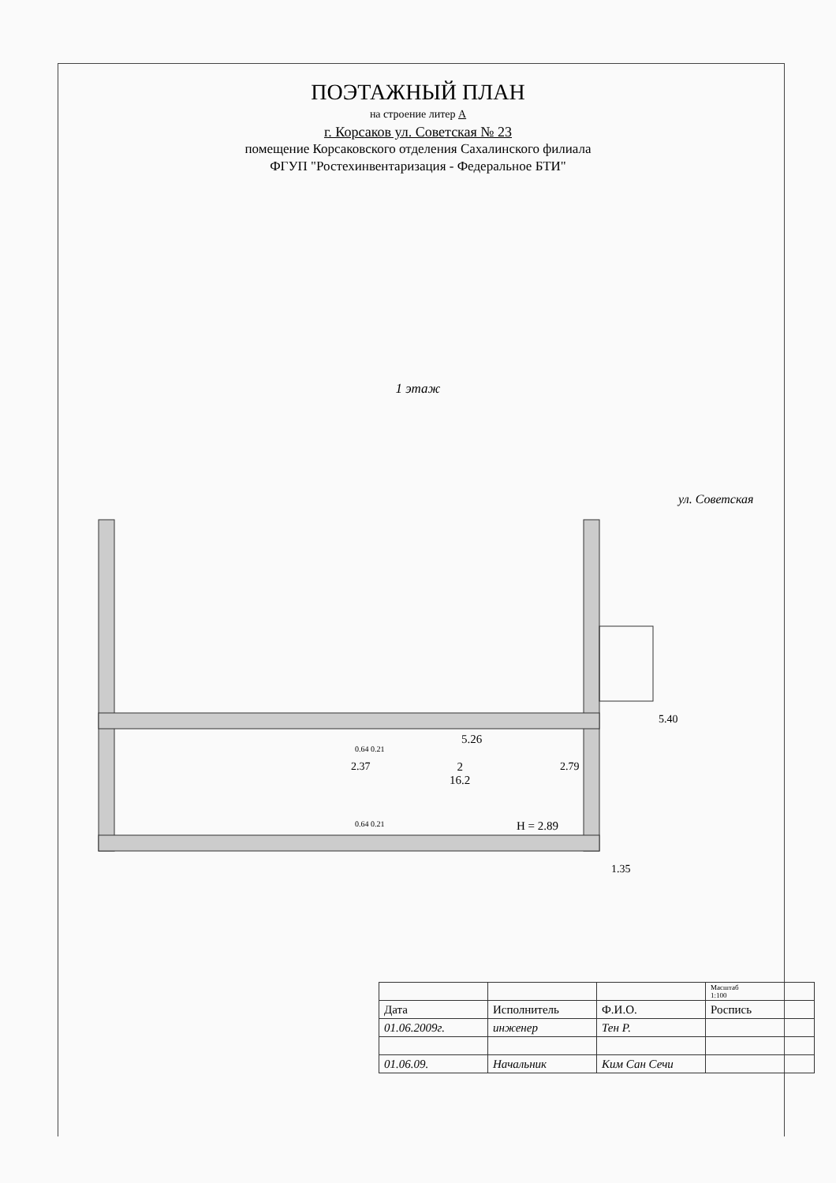ПОЭТАЖНЫЙ ПЛАН
на строение литер А
г. Корсаков ул. Советская № 23
помещение Корсаковского отделения Сахалинского филиала
ФГУП "Ростехинвентаризация - Федеральное БТИ"
1 этаж
5.26
2
16.2
2.37 2.79
0.64 0.21
0.64 0.21 H = 2.89
5.40
1.35
ул. Советская
| | | | Масштаб 1:100 |
| Дата | Исполнитель | Ф.И.О. | Роспись |
| 01.06.2009г. | инженер | Тен Р. | |
| 01.06.09. | Начальник | Ким Сан Сечи | |